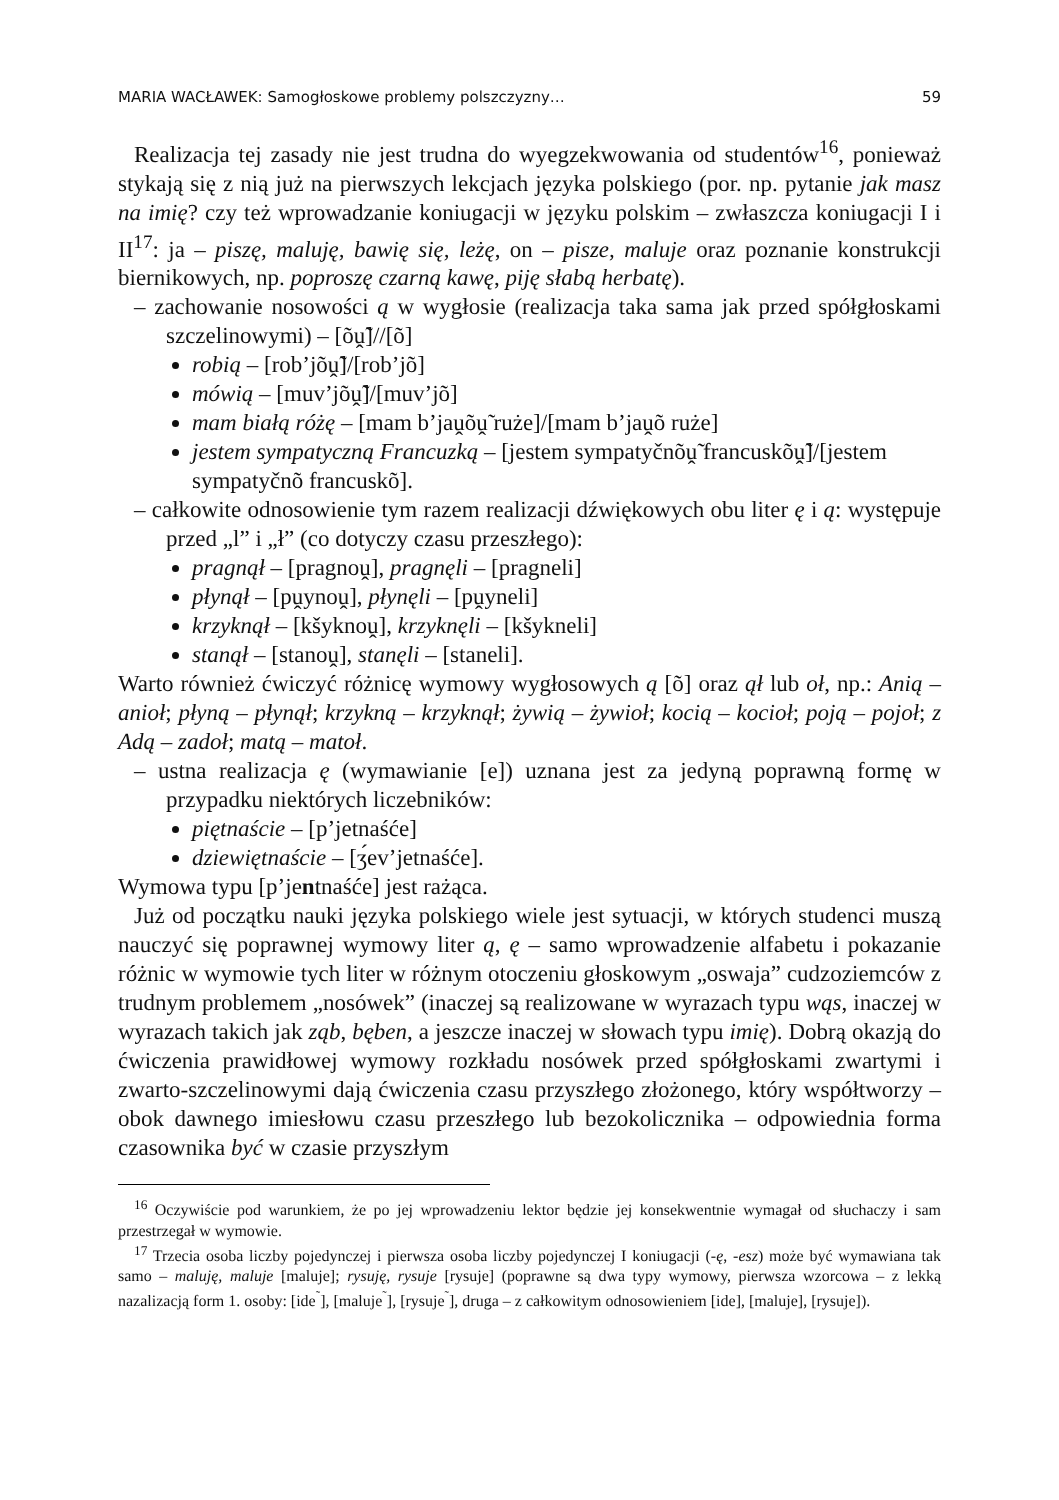MARIA WACŁAWEK: Samogłoskowe problemy polszczyzny… 59
Realizacja tej zasady nie jest trudna do wyegzekwowania od studentów<sup>16</sup>, ponieważ stykają się z nią już na pierwszych lekcjach języka polskiego (por. np. pytanie jak masz na imię? czy też wprowadzanie koniugacji w języku polskim – zwłaszcza koniugacji I i II<sup>17</sup>: ja – piszę, maluję, bawię się, leżę, on – pisze, maluje oraz poznanie konstrukcji biernikowych, np. poproszę czarną kawę, piję słabą herbatę).
– zachowanie nosowości ą w wygłosie (realizacja taka sama jak przed spółgłoskami szczelinowymi) – [õṷ̃]//[õ]
robią – [rob’jõṷ̃]/[rob’jõ]
mówią – [muv’jõṷ̃]/[muv’jõ]
mam białą różę – [mam b’jaṷõṷ̃ ruże]/[mam b’jaṷõ ruże]
jestem sympatyczną Francuzką – [jestem sympatyčnõṷ̃ francuskõṷ̃]/[jestem sympatyčnõ francuskõ].
– całkowite odnosowienie tym razem realizacji dźwiękowych obu liter ę i ą: występuje przed „l” i „ł” (co dotyczy czasu przeszłego):
pragnął – [pragnoṷ], pragnęli – [pragneli]
płynął – [pṷynoṷ], płynęli – [pṷyneli]
krzyknął – [kšyknoṷ], krzyknęli – [kšykneli]
stanął – [stanoṷ], stanęli – [staneli].
Warto również ćwiczyć różnicę wymowy wygłosowych ą [õ] oraz ął lub oł, np.: Anią – anioł; płyną – płynął; krzykną – krzyknął; żywią – żywioł; kocią – kocioł; poją – pojoł; z Adą – zadoł; matą – matoł.
– ustna realizacja ę (wymawianie [e]) uznana jest za jedyną poprawną formę w przypadku niektórych liczebników:
piętnaście – [p’jetnaśće]
dziewiętnaście – [ʒ́ev’jetnaśće].
Wymowa typu [p’jentnaśće] jest rażąca.
Już od początku nauki języka polskiego wiele jest sytuacji, w których studenci muszą nauczyć się poprawnej wymowy liter ą, ę – samo wprowadzenie alfabetu i pokazanie różnic w wymowie tych liter w różnym otoczeniu głoskowym „oswaja” cudzoziemców z trudnym problemem „nosówek” (inaczej są realizowane w wyrazach typu wąs, inaczej w wyrazach takich jak ząb, bęben, a jeszcze inaczej w słowach typu imię). Dobrą okazją do ćwiczenia prawidłowej wymowy rozkładu nosówek przed spółgłoskami zwartymi i zwarto-szczelinowymi dają ćwiczenia czasu przyszłego złożonego, który współtworzy – obok dawnego imiesłowu czasu przeszłego lub bezokolicznika – odpowiednia forma czasownika być w czasie przyszłym
<sup>16</sup> Oczywiście pod warunkiem, że po jej wprowadzeniu lektor będzie jej konsekwentnie wymagał od słuchaczy i sam przestrzegał w wymowie.
<sup>17</sup> Trzecia osoba liczby pojedynczej i pierwsza osoba liczby pojedynczej I koniugacji (-ę, -esz) może być wymawiana tak samo – maluję, maluje [maluje]; rysuję, rysuje [rysuje] (poprawne są dwa typy wymowy, pierwsza wzorcowa – z lekką nazalizacją form 1. osoby: [ide<sup>˜</sup>], [maluje<sup>˜</sup>], [rysuje<sup>˜</sup>], druga – z całkowitym odnosowieniem [ide], [maluje], [rysuje]).